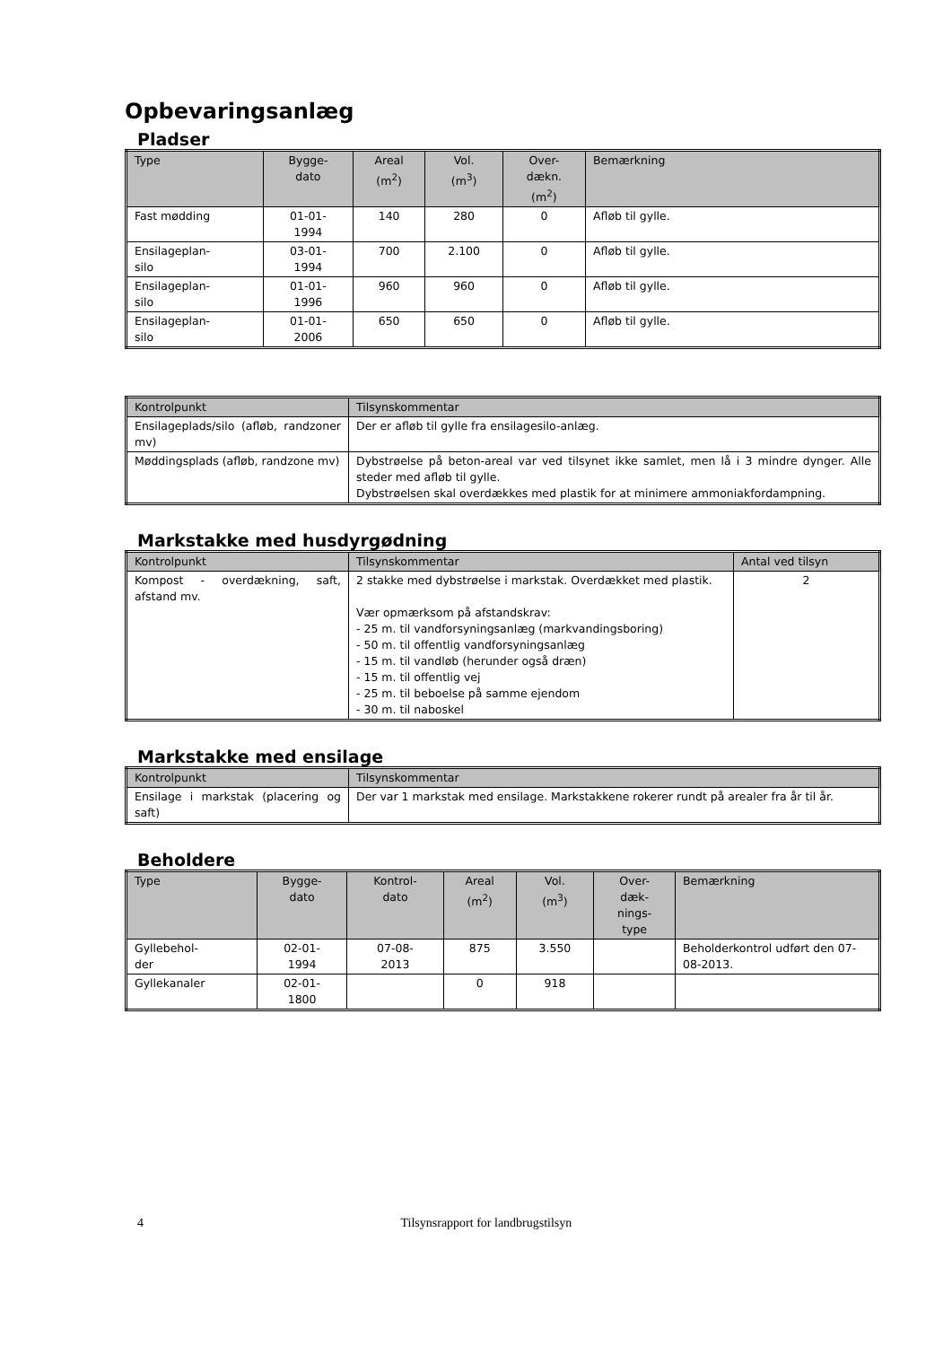Opbevaringsanlæg
Pladser
| Type | Bygge- dato | Areal (m<sup>2</sup>) | Vol. (m<sup>3</sup>) | Over- dækn. (m<sup>2</sup>) | Bemærkning |
| --- | --- | --- | --- | --- | --- |
| Fast mødding | 01-01- 1994 | 140 | 280 | 0 | Afløb til gylle. |
| Ensilageplan- silo | 03-01- 1994 | 700 | 2.100 | 0 | Afløb til gylle. |
| Ensilageplan- silo | 01-01- 1996 | 960 | 960 | 0 | Afløb til gylle. |
| Ensilageplan- silo | 01-01- 2006 | 650 | 650 | 0 | Afløb til gylle. |
| Kontrolpunkt | Tilsynskommentar |
| --- | --- |
| Ensilageplads/silo (afløb, randzoner mv) | Der er afløb til gylle fra ensilagesilo-anlæg. |
| Møddingsplads (afløb, randzone mv) | Dybstrøelse på beton-areal var ved tilsynet ikke samlet, men lå i 3 mindre dynger. Alle steder med afløb til gylle. Dybstrøelsen skal overdækkes med plastik for at minimere ammoniakfordampning. |
Markstakke med husdyrgødning
| Kontrolpunkt | Tilsynskommentar | Antal ved tilsyn |
| --- | --- | --- |
| Kompost - overdækning, saft, afstand mv. | 2 stakke med dybstrøelse i markstak. Overdækket med plastik. Vær opmærksom på afstandskrav: - 25 m. til vandforsyningsanlæg (markvandingsboring) - 50 m. til offentlig vandforsyningsanlæg - 15 m. til vandløb (herunder også dræn) - 15 m. til offentlig vej - 25 m. til beboelse på samme ejendom - 30 m. til naboskel | 2 |
Markstakke med ensilage
| Kontrolpunkt | Tilsynskommentar |
| --- | --- |
| Ensilage i markstak (placering og saft) | Der var 1 markstak med ensilage. Markstakkene rokerer rundt på arealer fra år til år. |
Beholdere
| Type | Bygge- dato | Kontrol- dato | Areal (m<sup>2</sup>) | Vol. (m<sup>3</sup>) | Over- dæk- nings- type | Bemærkning |
| --- | --- | --- | --- | --- | --- | --- |
| Gyllebehol- der | 02-01- 1994 | 07-08- 2013 | 875 | 3.550 | | Beholderkontrol udført den 07-08-2013. |
| Gyllekanaler | 02-01- 1800 | | 0 | 918 | | |
4 Tilsynsrapport for landbrugstilsyn